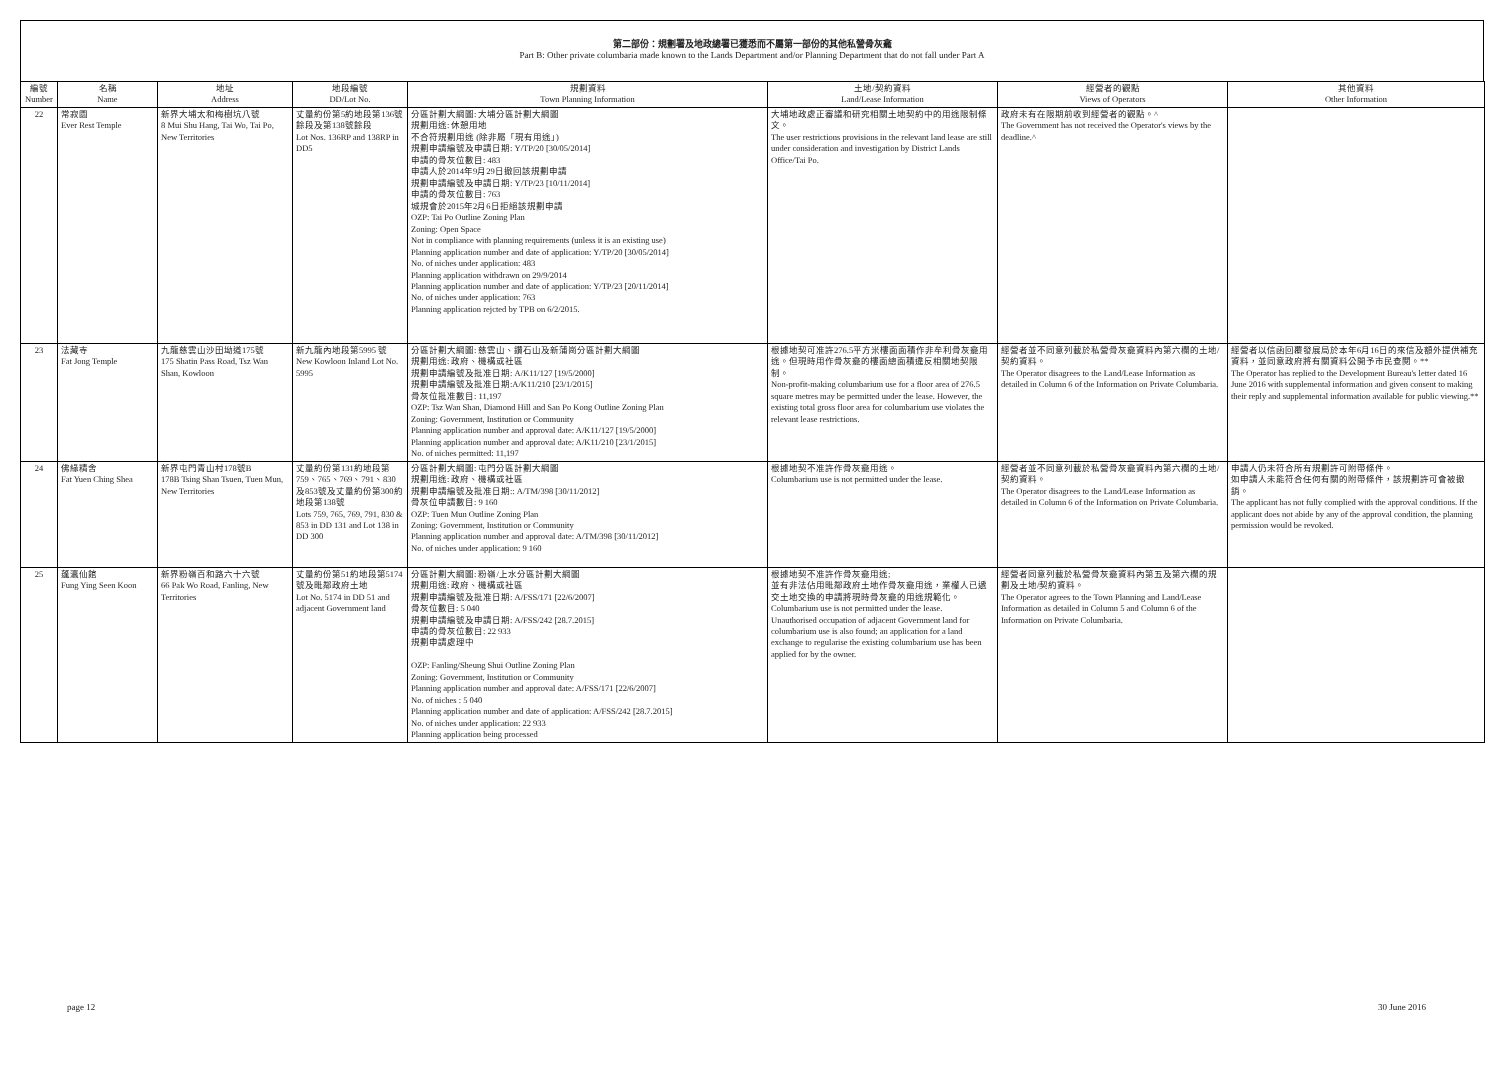第二部份：規劃署及地政總署已獲悉而不屬第一部份的其他私營骨灰龕
Part B: Other private columbaria made known to the Lands Department and/or Planning Department that do not fall under Part A
| 編號 Number | 名稱 Name | 地址 Address | 地段編號 DD/Lot No. | 規劃資料 Town Planning Information | 土地/契約資料 Land/Lease Information | 經營者的觀點 Views of Operators | 其他資料 Other Information |
| --- | --- | --- | --- | --- | --- | --- | --- |
| 22 | 常寂園 Ever Rest Temple | 新界大埔太和梅樹坑八號 8 Mui Shu Hang, Tai Wo, Tai Po, New Territories | 丈量約份第5約地段第136號餘段及第138號餘段 Lot Nos. 136RP and 138RP in DD5 | 分區計劃大綱圖: 大埔分區計劃大綱圖 規劃用途: 休憩用地 不合符規劃用途 (除非屬「現有用途」) 規劃申請編號及申請日期: Y/TP/20 [30/05/2014] 申請的骨灰位數目: 483 申請人於2014年9月29日撤回該規劃申請 規劃申請編號及申請日期: Y/TP/23 [10/11/2014] 申請的骨灰位數目: 763 城規會於2015年2月6日拒絕該規劃申請 OZP: Tai Po Outline Zoning Plan Zoning: Open Space Not in compliance with planning requirements (unless it is an existing use) Planning application number and date of application: Y/TP/20 [30/05/2014] No. of niches under application: 483 Planning application withdrawn on 29/9/2014 Planning application number and date of application: Y/TP/23 [20/11/2014] No. of niches under application: 763 Planning application rejcted by TPB on 6/2/2015. | 大埔地政處正審議和研究相關土地契約中的用途限制條文。 The user restrictions provisions in the relevant land lease are still under consideration and investigation by District Lands Office/Tai Po. | 政府未有在限期前收到經營者的觀點。^ The Government has not received the Operator's views by the deadline.^ | |
| 23 | 法藏寺 Fat Jong Temple | 九龍慈雲山沙田坳道175號 175 Shatin Pass Road, Tsz Wan Shan, Kowloon | 新九龍內地段第5995 號 New Kowloon Inland Lot No. 5995 | 分區計劃大綱圖: 慈雲山、鑽石山及新蒲崗分區計劃大綱圖 規劃用途: 政府、機構或社區 規劃申請編號及批准日期: A/K11/127 [19/5/2000] 規劃申請編號及批准日期:A/K11/210 [23/1/2015] 骨灰位批准數目: 11,197 OZP: Tsz Wan Shan, Diamond Hill and San Po Kong Outline Zoning Plan Zoning: Government, Institution or Community Planning application number and approval date: A/K11/127 [19/5/2000] Planning application number and approval date: A/K11/210 [23/1/2015] No. of niches permitted: 11,197 | 根據地契可准許276.5平方米樓面面積作非牟利骨灰龕用途。但現時用作骨灰龕的樓面總面積違反相關地契限制。 Non-profit-making columbarium use for a floor area of 276.5 square metres may be permitted under the lease. However, the existing total gross floor area for columbarium use violates the relevant lease restrictions. | 經營者並不同意列載於私營骨灰龕資料內第六欄的土地/契約資料。 The Operator disagrees to the Land/Lease Information as detailed in Column 6 of the Information on Private Columbaria. | 經營者以信函回覆發展局於本年6月16日的來信及額外提供補充資料，並同意政府將有關資料公開予市民查閱。** The Operator has replied to the Development Bureau's letter dated 16 June 2016 with supplemental information and given consent to making their reply and supplemental information available for public viewing.** |
| 24 | 佛緣精舍 Fat Yuen Ching Shea | 新界屯門青山村178號B 178B Tsing Shan Tsuen, Tuen Mun, New Territories | 丈量約份第131約地段第759、765、769、791、830及853號及丈量約份第300約地段第138號 Lots 759, 765, 769, 791, 830 & 853 in DD 131 and Lot 138 in DD 300 | 分區計劃大綱圖: 屯門分區計劃大綱圖 規劃用途: 政府、機構或社區 規劃申請編號及批准日期:: A/TM/398 [30/11/2012] 骨灰位申請數目: 9 160 OZP: Tuen Mun Outline Zoning Plan Zoning: Government, Institution or Community Planning application number and approval date: A/TM/398 [30/11/2012] No. of niches under application: 9 160 | 根據地契不准許作骨灰龕用途。 Columbarium use is not permitted under the lease. | 經營者並不同意列載於私營骨灰龕資料內第六欄的土地/契約資料。 The Operator disagrees to the Land/Lease Information as detailed in Column 6 of the Information on Private Columbaria. | 申請人仍未符合所有規劃許可附帶條件。 如申請人未能符合任何有關的附帶條件，該規劃許可會被撤銷。 The applicant has not fully complied with the approval conditions. If the applicant does not abide by any of the approval condition, the planning permission would be revoked. |
| 25 | 蓬瀛仙館 Fung Ying Seen Koon | 新界粉嶺百和路六十六號 66 Pak Wo Road, Fanling, New Territories | 丈量約份第51約地段第5174號及毗鄰政府土地 Lot No. 5174 in DD 51 and adjacent Government land | 分區計劃大綱圖: 粉嶺/上水分區計劃大綱圖 規劃用途: 政府、機構或社區 規劃申請編號及批准日期: A/FSS/171 [22/6/2007] 骨灰位數目: 5 040 規劃申請編號及申請日期: A/FSS/242 [28.7.2015] 申請的骨灰位數目: 22 933 規劃申請處理中 OZP: Fanling/Sheung Shui Outline Zoning Plan Zoning: Government, Institution or Community Planning application number and approval date: A/FSS/171 [22/6/2007] No. of niches : 5 040 Planning application number and date of application: A/FSS/242 [28.7.2015] No. of niches under application: 22 933 Planning application being processed | 根據地契不准許作骨灰龕用途; 並有非法佔用毗鄰政府土地作骨灰龕用途，業權人已遞交土地交換的申請將現時骨灰龕的用途規範化。 Columbarium use is not permitted under the lease. Unauthorised occupation of adjacent Government land for columbarium use is also found; an application for a land exchange to regularise the existing columbarium use has been applied for by the owner. | 經營者同意列載於私營骨灰龕資料內第五及第六欄的規劃及土地/契約資料。 The Operator agrees to the Town Planning and Land/Lease Information as detailed in Column 5 and Column 6 of the Information on Private Columbaria. | |
page 12 30 June 2016